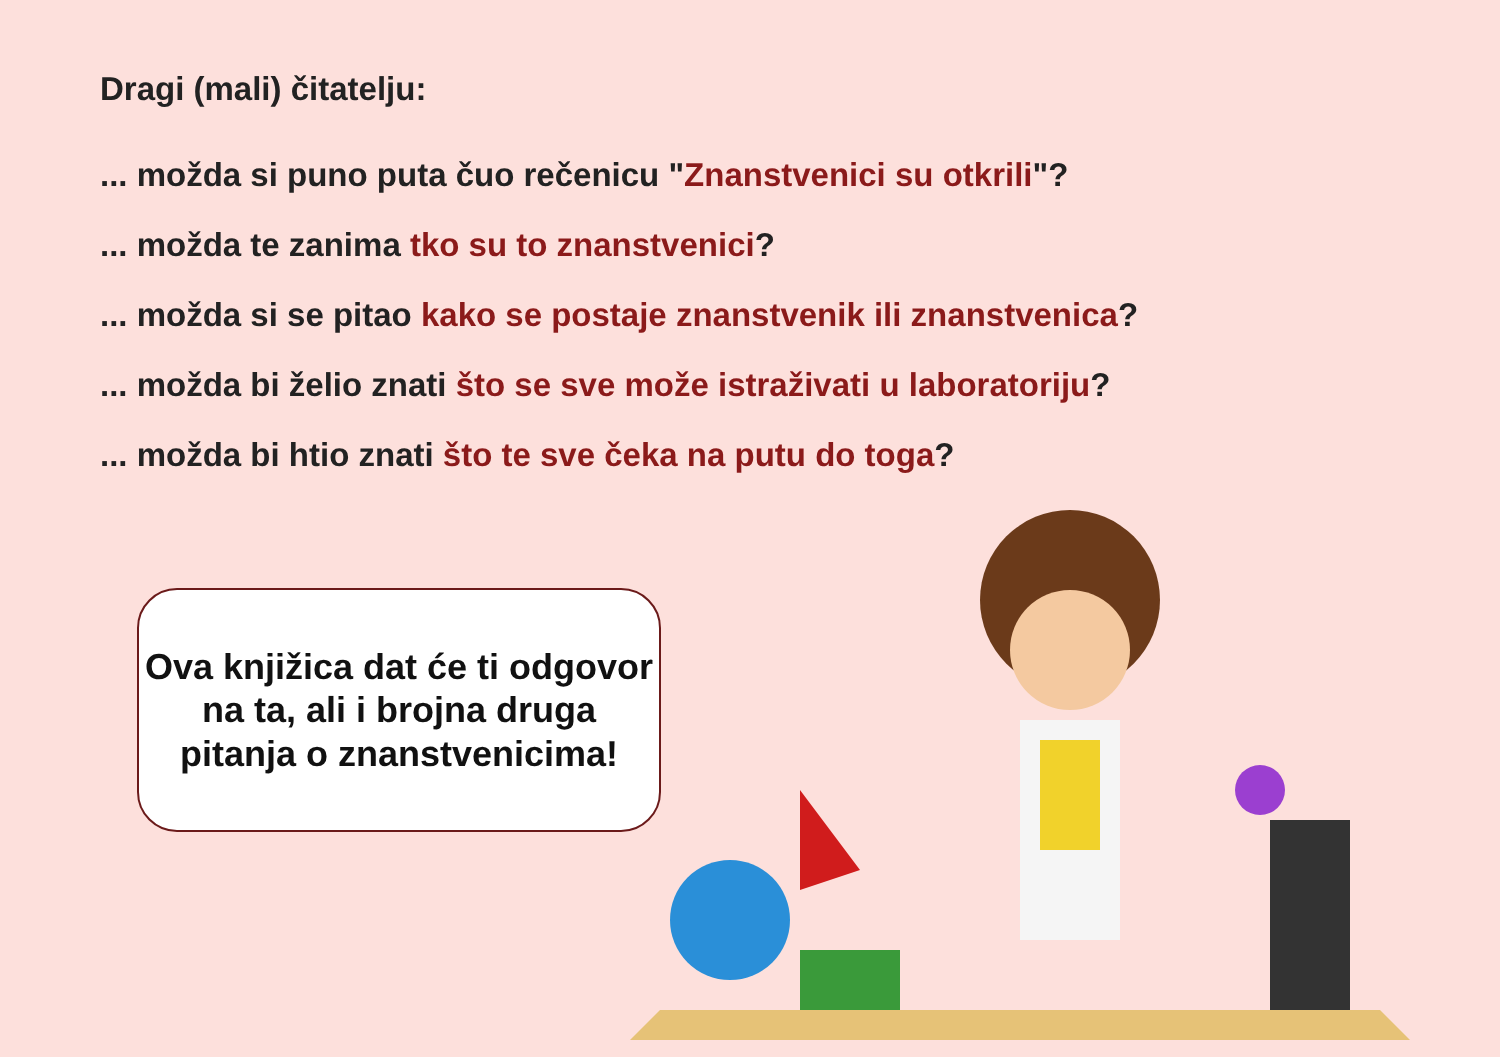Dragi (mali) čitatelju:
... možda si puno puta čuo rečenicu "Znanstvenici su otkrili"?
... možda te zanima tko su to znanstvenici?
... možda si se pitao kako se postaje znanstvenik ili znanstvenica?
... možda bi želio znati što se sve može istraživati u laboratoriju?
... možda bi htio znati što te sve čeka na putu do toga?
Ova knjižica dat će ti odgovor
na ta, ali i brojna druga
pitanja o znanstvenicima!